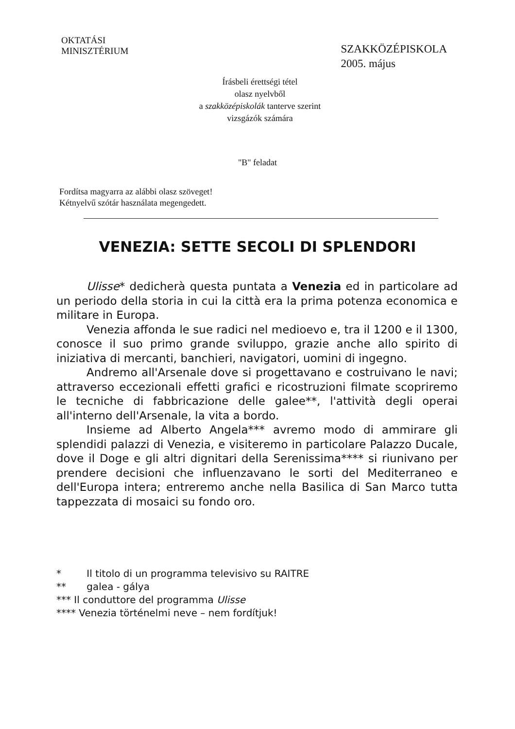OKTATÁSI
MINISZTÉRIUM
SZAKKÖZÉPISKOLA
2005. május
Írásbeli érettségi tétel
olasz nyelvből
a szakközépiskolák tanterve szerint
vizsgázók számára
"B" feladat
Fordítsa magyarra az alábbi olasz szöveget!
Kétnyelvű szótár használata megengedett.
VENEZIA: SETTE SECOLI DI SPLENDORI
Ulisse* dedicherà questa puntata a Venezia ed in particolare ad un periodo della storia in cui la città era la prima potenza economica e militare in Europa.
Venezia affonda le sue radici nel medioevo e, tra il 1200 e il 1300, conosce il suo primo grande sviluppo, grazie anche allo spirito di iniziativa di mercanti, banchieri, navigatori, uomini di ingegno.
Andremo all'Arsenale dove si progettavano e costruivano le navi; attraverso eccezionali effetti grafici e ricostruzioni filmate scopriremo le tecniche di fabbricazione delle galee**, l'attività degli operai all'interno dell'Arsenale, la vita a bordo.
Insieme ad Alberto Angela*** avremo modo di ammirare gli splendidi palazzi di Venezia, e visiteremo in particolare Palazzo Ducale, dove il Doge e gli altri dignitari della Serenissima**** si riunivano per prendere decisioni che influenzavano le sorti del Mediterraneo e dell'Europa intera; entreremo anche nella Basilica di San Marco tutta tappezzata di mosaici su fondo oro.
* Il titolo di un programma televisivo su RAITRE
** galea - gálya
*** Il conduttore del programma Ulisse
**** Venezia történelmi neve – nem fordítjuk!